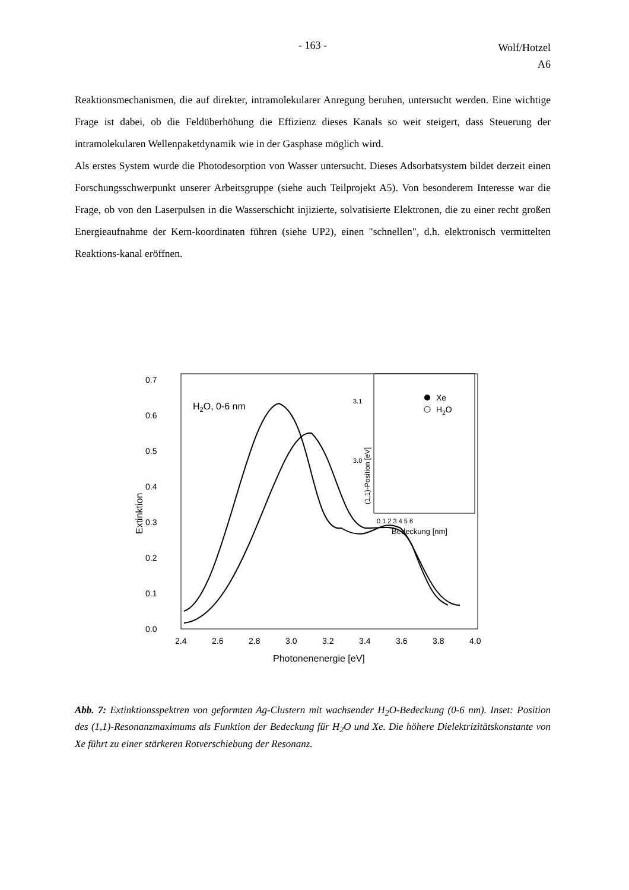- 163 -
Wolf/Hotzel
A6
Reaktionsmechanismen, die auf direkter, intramolekularer Anregung beruhen, untersucht werden. Eine wichtige Frage ist dabei, ob die Feldüberhöhung die Effizienz dieses Kanals so weit steigert, dass Steuerung der intramolekularen Wellenpaketdynamik wie in der Gasphase möglich wird.
Als erstes System wurde die Photodesorption von Wasser untersucht. Dieses Adsorbatsystem bildet derzeit einen Forschungsschwerpunkt unserer Arbeitsgruppe (siehe auch Teilprojekt A5). Von besonderem Interesse war die Frage, ob von den Laserpulsen in die Wasserschicht injizierte, solvatisierte Elektronen, die zu einer recht großen Energieaufnahme der Kern-koordinaten führen (siehe UP2), einen "schnellen", d.h. elektronisch vermittelten Reaktions-kanal eröffnen.
0.7
0.6
0.5
0.4
0.3
0.2
0.1
0.0
Extinktion
2.4
2.6
2.8
3.0
3.2
3.4
3.6
3.8
4.0
Photonenenergie [eV]
H2O, 0-6 nm
3.1
3.0
(1,1)-Position [eV]
0 1 2 3 4 5 6
Bedeckung [nm]
Xe
H2O
Abb. 7: Extinktionsspektren von geformten Ag-Clustern mit wachsender H<sub>2</sub>O-Bedeckung (0-6 nm). Inset: Position des (1,1)-Resonanzmaximums als Funktion der Bedeckung für H<sub>2</sub>O und Xe. Die höhere Dielektrizitätskonstante von Xe führt zu einer stärkeren Rotverschiebung der Resonanz.